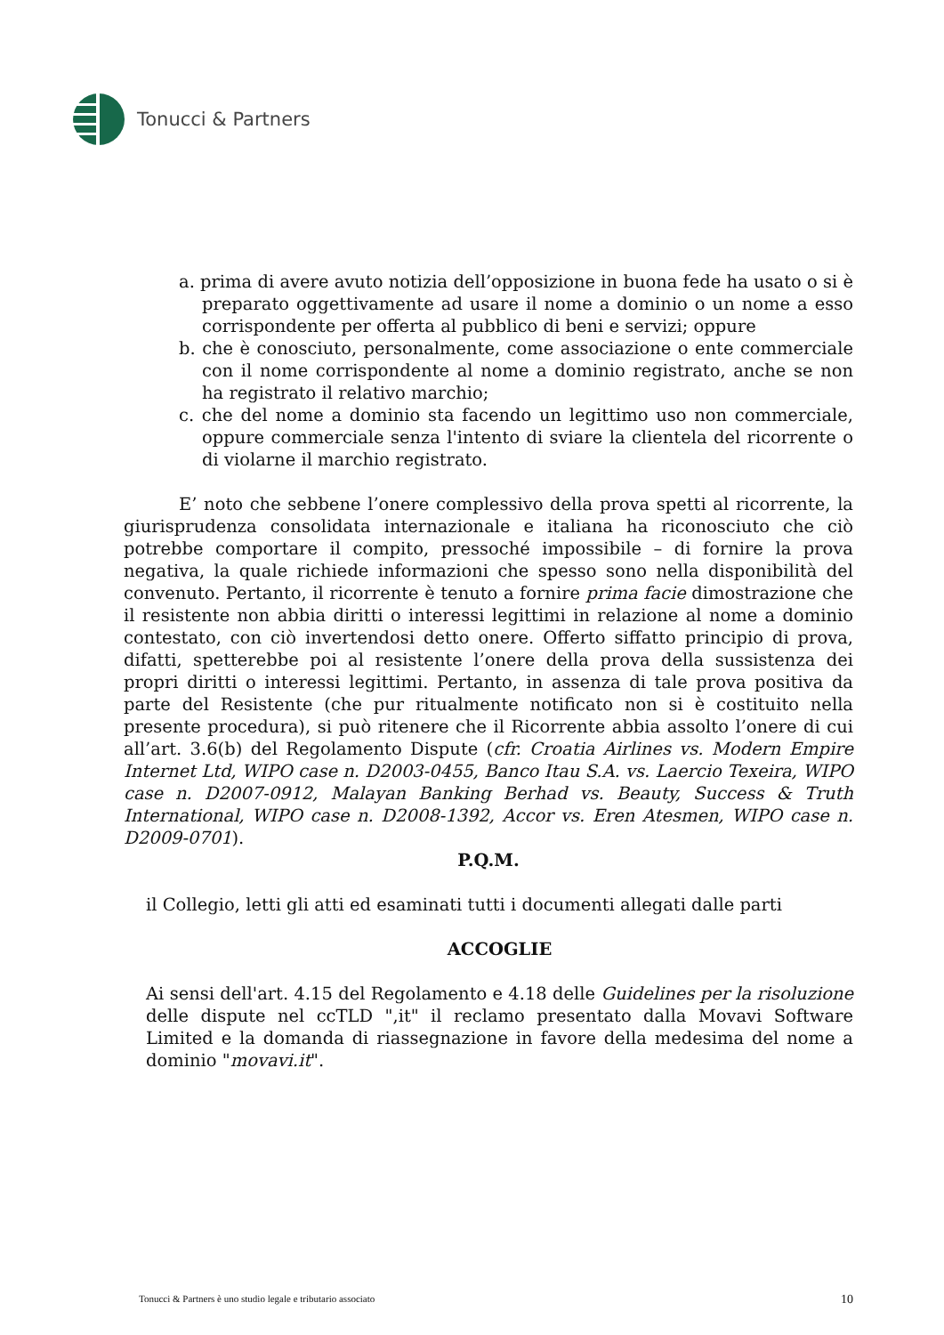Tonucci & Partners
a. prima di avere avuto notizia dell’opposizione in buona fede ha usato o si è preparato oggettivamente ad usare il nome a dominio o un nome a esso corrispondente per offerta al pubblico di beni e servizi; oppure
b. che è conosciuto, personalmente, come associazione o ente commerciale con il nome corrispondente al nome a dominio registrato, anche se non ha registrato il relativo marchio;
c. che del nome a dominio sta facendo un legittimo uso non commerciale, oppure commerciale senza l'intento di sviare la clientela del ricorrente o di violarne il marchio registrato.
E’ noto che sebbene l’onere complessivo della prova spetti al ricorrente, la giurisprudenza consolidata internazionale e italiana ha riconosciuto che ciò potrebbe comportare il compito, pressoché impossibile – di fornire la prova negativa, la quale richiede informazioni che spesso sono nella disponibilità del convenuto. Pertanto, il ricorrente è tenuto a fornire prima facie dimostrazione che il resistente non abbia diritti o interessi legittimi in relazione al nome a dominio contestato, con ciò invertendosi detto onere. Offerto siffatto principio di prova, difatti, spetterebbe poi al resistente l’onere della prova della sussistenza dei propri diritti o interessi legittimi. Pertanto, in assenza di tale prova positiva da parte del Resistente (che pur ritualmente notificato non si è costituito nella presente procedura), si può ritenere che il Ricorrente abbia assolto l’onere di cui all’art. 3.6(b) del Regolamento Dispute (cfr. Croatia Airlines vs. Modern Empire Internet Ltd, WIPO case n. D2003-0455, Banco Itau S.A. vs. Laercio Texeira, WIPO case n. D2007-0912, Malayan Banking Berhad vs. Beauty, Success & Truth International, WIPO case n. D2008-1392, Accor vs. Eren Atesmen, WIPO case n. D2009-0701).
P.Q.M.
il Collegio, letti gli atti ed esaminati tutti i documenti allegati dalle parti
ACCOGLIE
Ai sensi dell'art. 4.15 del Regolamento e 4.18 delle Guidelines per la risoluzione delle dispute nel ccTLD ",it" il reclamo presentato dalla Movavi Software Limited e la domanda di riassegnazione in favore della medesima del nome a dominio "movavi.it".
Tonucci & Partners è uno studio legale e tributario associato 10